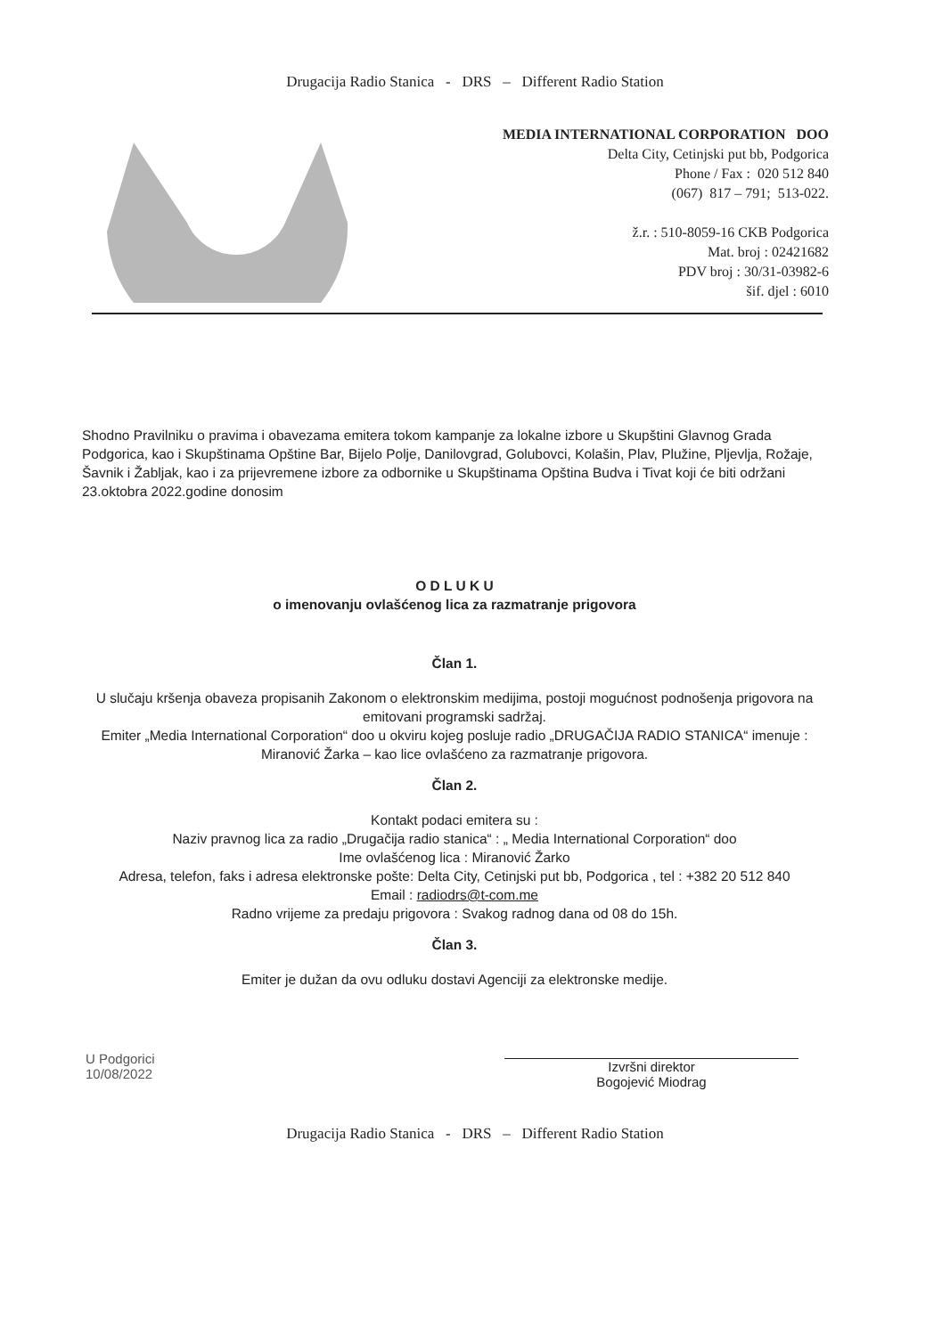Drugacija Radio Stanica - DRS – Different Radio Station
MEDIA INTERNATIONAL CORPORATION DOO
Delta City, Cetinjski put bb, Podgorica
Phone / Fax : 020 512 840
(067) 817 – 791; 513-022.
ž.r. : 510-8059-16 CKB Podgorica
Mat. broj : 02421682
PDV broj : 30/31-03982-6
šif. djel : 6010
Shodno Pravilniku o pravima i obavezama emitera tokom kampanje za lokalne izbore u Skupštini Glavnog Grada Podgorica, kao i Skupštinama Opštine Bar, Bijelo Polje, Danilovgrad, Golubovci, Kolašin, Plav, Plužine, Pljevlja, Rožaje, Šavnik i Žabljak, kao i za prijevremene izbore za odbornike u Skupštinama Opština Budva i Tivat koji će biti održani 23.oktobra 2022.godine donosim
O D L U K U
o imenovanju ovlašćenog lica za razmatranje prigovora
Član 1.
U slučaju kršenja obaveza propisanih Zakonom o elektronskim medijima, postoji mogućnost podnošenja prigovora na emitovani programski sadržaj.
Emiter „Media International Corporation“ doo u okviru kojeg posluje radio „DRUGAČIJA RADIO STANICA“ imenuje : Miranović Žarka – kao lice ovlašćeno za razmatranje prigovora.
Član 2.
Kontakt podaci emitera su :
Naziv pravnog lica za radio „Drugačija radio stanica“ : „ Media International Corporation“ doo
Ime ovlašćenog lica : Miranović Žarko
Adresa, telefon, faks i adresa elektronske pošte: Delta City, Cetinjski put bb, Podgorica , tel : +382 20 512 840
Email : radiodrs@t-com.me
Radno vrijeme za predaju prigovora : Svakog radnog dana od 08 do 15h.
Član 3.
Emiter je dužan da ovu odluku dostavi Agenciji za elektronske medije.
U Podgorici
10/08/2022
Izvršni direktor
Bogojević Miodrag
Drugacija Radio Stanica - DRS – Different Radio Station